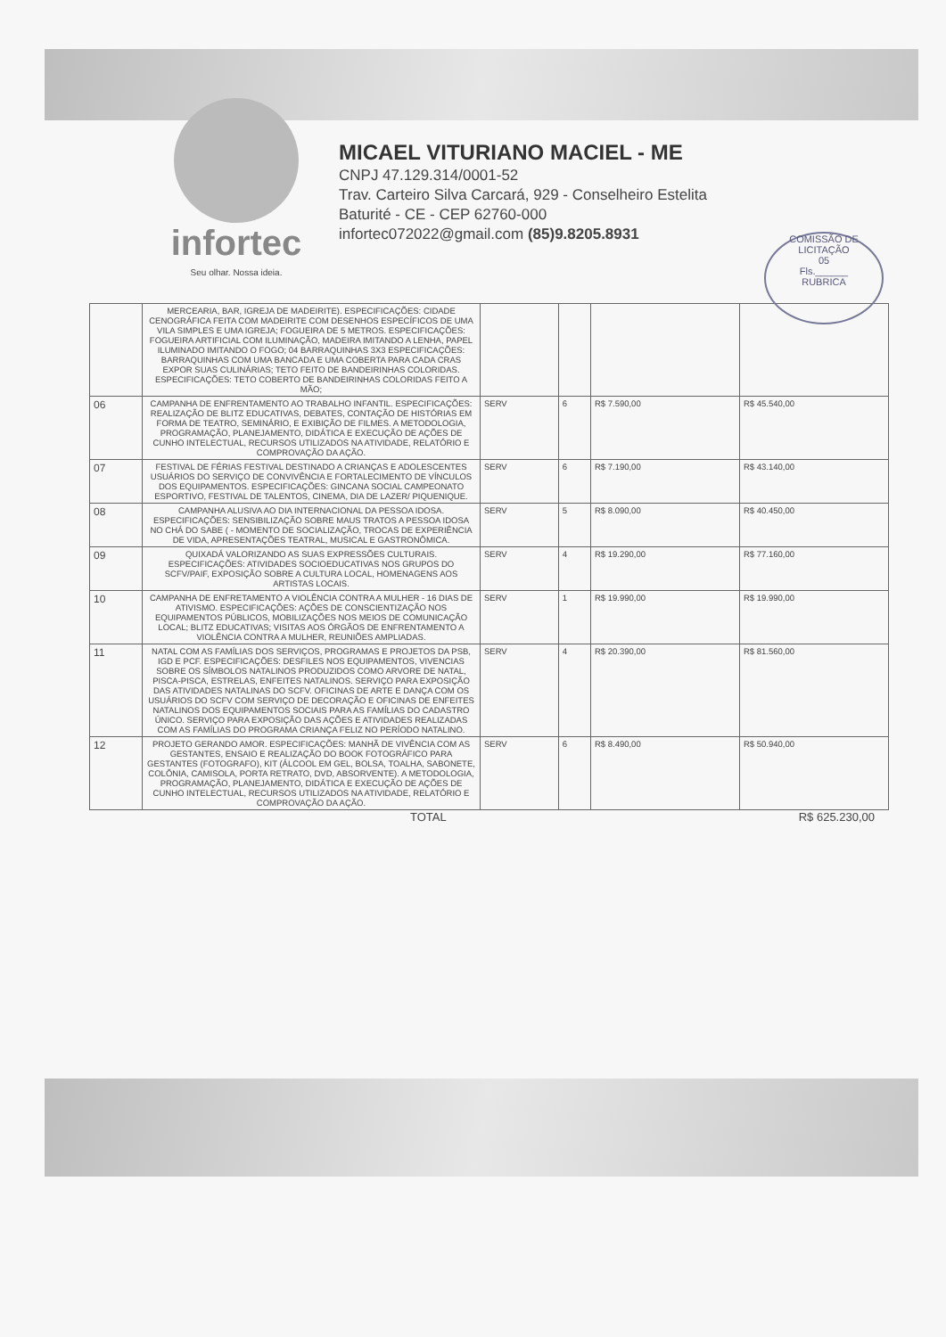infortec
Seu olhar. Nossa ideia.
MICAEL VITURIANO MACIEL - ME
CNPJ 47.129.314/0001-52
Trav. Carteiro Silva Carcará, 929 - Conselheiro Estelita
Baturité - CE - CEP 62760-000
infortec072022@gmail.com (85)9.8205.8931
COMISSÃO DE LICITAÇÃO
05
Fls.______
RUBRICA
| | MERCEARIA, BAR, IGREJA DE MADEIRITE). ESPECIFICAÇÕES: CIDADE CENOGRÁFICA FEITA COM MADEIRITE COM DESENHOS ESPECÍFICOS DE UMA VILA SIMPLES E UMA IGREJA; FOGUEIRA DE 5 METROS. ESPECIFICAÇÕES: FOGUEIRA ARTIFICIAL COM ILUMINAÇÃO, MADEIRA IMITANDO A LENHA, PAPEL ILUMINADO IMITANDO O FOGO; 04 BARRAQUINHAS 3X3 ESPECIFICAÇÕES: BARRAQUINHAS COM UMA BANCADA E UMA COBERTA PARA CADA CRAS EXPOR SUAS CULINÁRIAS; TETO FEITO DE BANDEIRINHAS COLORIDAS. ESPECIFICAÇÕES: TETO COBERTO DE BANDEIRINHAS COLORIDAS FEITO A MÃO; | | | | |
| 06 | CAMPANHA DE ENFRENTAMENTO AO TRABALHO INFANTIL. ESPECIFICAÇÕES: REALIZAÇÃO DE BLITZ EDUCATIVAS, DEBATES, CONTAÇÃO DE HISTÓRIAS EM FORMA DE TEATRO, SEMINÁRIO, E EXIBIÇÃO DE FILMES. A METODOLOGIA, PROGRAMAÇÃO, PLANEJAMENTO, DIDÁTICA E EXECUÇÃO DE AÇÕES DE CUNHO INTELECTUAL, RECURSOS UTILIZADOS NA ATIVIDADE, RELATÓRIO E COMPROVAÇÃO DA AÇÃO. | SERV | 6 | R$ 7.590,00 | R$ 45.540,00 |
| 07 | FESTIVAL DE FÉRIAS FESTIVAL DESTINADO A CRIANÇAS E ADOLESCENTES USUÁRIOS DO SERVIÇO DE CONVIVÊNCIA E FORTALECIMENTO DE VÍNCULOS DOS EQUIPAMENTOS. ESPECIFICAÇÕES: GINCANA SOCIAL CAMPEONATO ESPORTIVO, FESTIVAL DE TALENTOS, CINEMA, DIA DE LAZER/ PIQUENIQUE. | SERV | 6 | R$ 7.190,00 | R$ 43.140,00 |
| 08 | CAMPANHA ALUSIVA AO DIA INTERNACIONAL DA PESSOA IDOSA. ESPECIFICAÇÕES: SENSIBILIZAÇÃO SOBRE MAUS TRATOS A PESSOA IDOSA NO CHÁ DO SABE ( - MOMENTO DE SOCIALIZAÇÃO, TROCAS DE EXPERIÊNCIA DE VIDA, APRESENTAÇÕES TEATRAL, MUSICAL E GASTRONÔMICA. | SERV | 5 | R$ 8.090,00 | R$ 40.450,00 |
| 09 | QUIXADÁ VALORIZANDO AS SUAS EXPRESSÕES CULTURAIS. ESPECIFICAÇÕES: ATIVIDADES SOCIOEDUCATIVAS NOS GRUPOS DO SCFV/PAIF, EXPOSIÇÃO SOBRE A CULTURA LOCAL, HOMENAGENS AOS ARTISTAS LOCAIS. | SERV | 4 | R$ 19.290,00 | R$ 77.160,00 |
| 10 | CAMPANHA DE ENFRETAMENTO A VIOLÊNCIA CONTRA A MULHER - 16 DIAS DE ATIVISMO. ESPECIFICAÇÕES: AÇÕES DE CONSCIENTIZAÇÃO NOS EQUIPAMENTOS PÚBLICOS, MOBILIZAÇÕES NOS MEIOS DE COMUNICAÇÃO LOCAL; BLITZ EDUCATIVAS; VISITAS AOS ÓRGÃOS DE ENFRENTAMENTO A VIOLÊNCIA CONTRA A MULHER, REUNIÕES AMPLIADAS. | SERV | 1 | R$ 19.990,00 | R$ 19.990,00 |
| 11 | NATAL COM AS FAMÍLIAS DOS SERVIÇOS, PROGRAMAS E PROJETOS DA PSB, IGD E PCF. ESPECIFICAÇÕES: DESFILES NOS EQUIPAMENTOS, VIVENCIAS SOBRE OS SÍMBOLOS NATALINOS PRODUZIDOS COMO ARVORE DE NATAL, PISCA-PISCA, ESTRELAS, ENFEITES NATALINOS. SERVIÇO PARA EXPOSIÇÃO DAS ATIVIDADES NATALINAS DO SCFV. OFICINAS DE ARTE E DANÇA COM OS USUÁRIOS DO SCFV COM SERVIÇO DE DECORAÇÃO E OFICINAS DE ENFEITES NATALINOS DOS EQUIPAMENTOS SOCIAIS PARA AS FAMÍLIAS DO CADASTRO ÚNICO. SERVIÇO PARA EXPOSIÇÃO DAS AÇÕES E ATIVIDADES REALIZADAS COM AS FAMÍLIAS DO PROGRAMA CRIANÇA FELIZ NO PERÍODO NATALINO. | SERV | 4 | R$ 20.390,00 | R$ 81.560,00 |
| 12 | PROJETO GERANDO AMOR. ESPECIFICAÇÕES: MANHÃ DE VIVÊNCIA COM AS GESTANTES, ENSAIO E REALIZAÇÃO DO BOOK FOTOGRÁFICO PARA GESTANTES (FOTOGRAFO), KIT (ÁLCOOL EM GEL, BOLSA, TOALHA, SABONETE, COLÔNIA, CAMISOLA, PORTA RETRATO, DVD, ABSORVENTE). A METODOLOGIA, PROGRAMAÇÃO, PLANEJAMENTO, DIDÁTICA E EXECUÇÃO DE AÇÕES DE CUNHO INTELECTUAL, RECURSOS UTILIZADOS NA ATIVIDADE, RELATÓRIO E COMPROVAÇÃO DA AÇÃO. | SERV | 6 | R$ 8.490,00 | R$ 50.940,00 |
TOTAL R$ 625.230,00